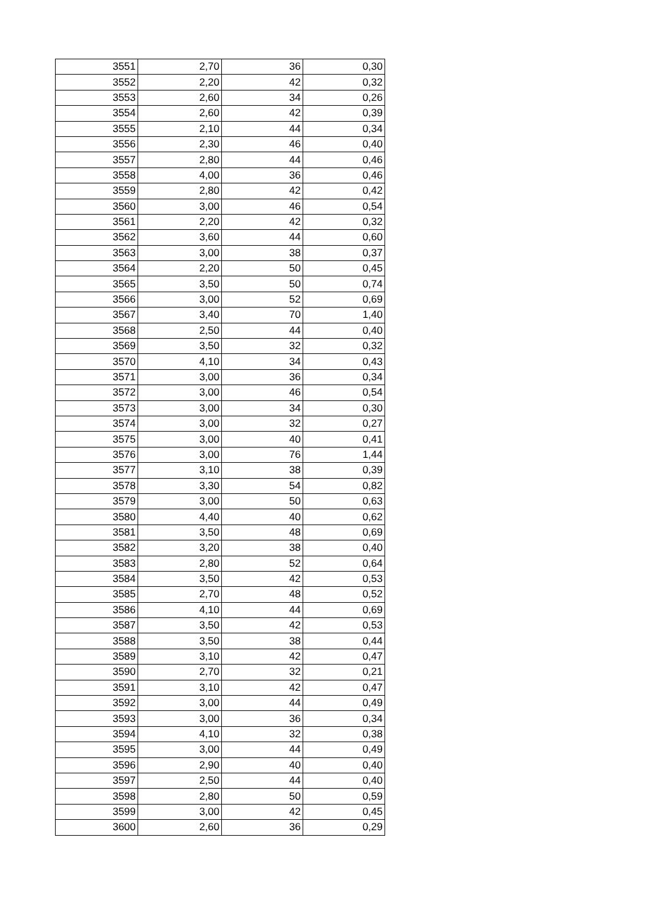| 3551 | 2,70 | 36 | 0,30 |
| 3552 | 2,20 | 42 | 0,32 |
| 3553 | 2,60 | 34 | 0,26 |
| 3554 | 2,60 | 42 | 0,39 |
| 3555 | 2,10 | 44 | 0,34 |
| 3556 | 2,30 | 46 | 0,40 |
| 3557 | 2,80 | 44 | 0,46 |
| 3558 | 4,00 | 36 | 0,46 |
| 3559 | 2,80 | 42 | 0,42 |
| 3560 | 3,00 | 46 | 0,54 |
| 3561 | 2,20 | 42 | 0,32 |
| 3562 | 3,60 | 44 | 0,60 |
| 3563 | 3,00 | 38 | 0,37 |
| 3564 | 2,20 | 50 | 0,45 |
| 3565 | 3,50 | 50 | 0,74 |
| 3566 | 3,00 | 52 | 0,69 |
| 3567 | 3,40 | 70 | 1,40 |
| 3568 | 2,50 | 44 | 0,40 |
| 3569 | 3,50 | 32 | 0,32 |
| 3570 | 4,10 | 34 | 0,43 |
| 3571 | 3,00 | 36 | 0,34 |
| 3572 | 3,00 | 46 | 0,54 |
| 3573 | 3,00 | 34 | 0,30 |
| 3574 | 3,00 | 32 | 0,27 |
| 3575 | 3,00 | 40 | 0,41 |
| 3576 | 3,00 | 76 | 1,44 |
| 3577 | 3,10 | 38 | 0,39 |
| 3578 | 3,30 | 54 | 0,82 |
| 3579 | 3,00 | 50 | 0,63 |
| 3580 | 4,40 | 40 | 0,62 |
| 3581 | 3,50 | 48 | 0,69 |
| 3582 | 3,20 | 38 | 0,40 |
| 3583 | 2,80 | 52 | 0,64 |
| 3584 | 3,50 | 42 | 0,53 |
| 3585 | 2,70 | 48 | 0,52 |
| 3586 | 4,10 | 44 | 0,69 |
| 3587 | 3,50 | 42 | 0,53 |
| 3588 | 3,50 | 38 | 0,44 |
| 3589 | 3,10 | 42 | 0,47 |
| 3590 | 2,70 | 32 | 0,21 |
| 3591 | 3,10 | 42 | 0,47 |
| 3592 | 3,00 | 44 | 0,49 |
| 3593 | 3,00 | 36 | 0,34 |
| 3594 | 4,10 | 32 | 0,38 |
| 3595 | 3,00 | 44 | 0,49 |
| 3596 | 2,90 | 40 | 0,40 |
| 3597 | 2,50 | 44 | 0,40 |
| 3598 | 2,80 | 50 | 0,59 |
| 3599 | 3,00 | 42 | 0,45 |
| 3600 | 2,60 | 36 | 0,29 |